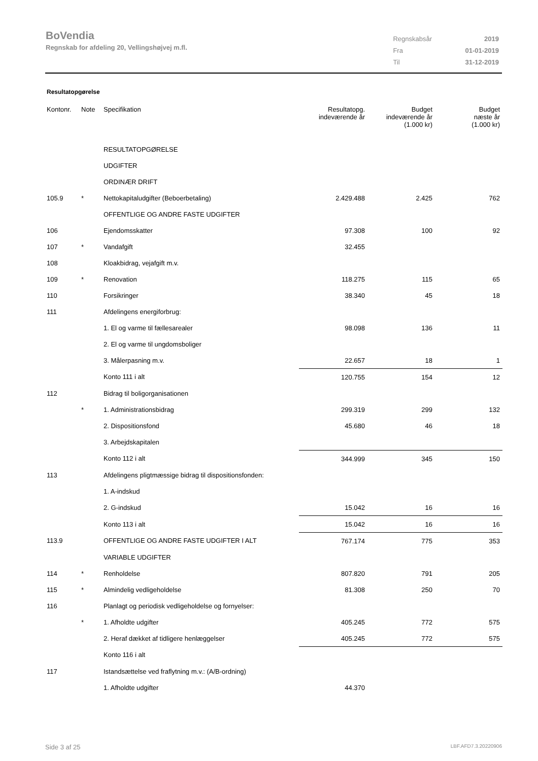BoVendia
Regnskab for afdeling 20, Vellingshøjvej m.fl.
| Regnskabsår | 2019 |
| Fra | 01-01-2019 |
| Til | 31-12-2019 |
Resultatopgørelse
| Kontonr. | Note | Specifikation | Resultatopg. indeværende år | Budget indeværende år (1.000 kr) | Budget næste år (1.000 kr) |
| --- | --- | --- | --- | --- | --- |
| | | RESULTATOPGØRELSE | | | |
| | | UDGIFTER | | | |
| | | ORDINÆR DRIFT | | | |
| 105.9 | * | Nettokapitaludgifter (Beboerbetaling) | 2.429.488 | 2.425 | 762 |
| | | OFFENTLIGE OG ANDRE FASTE UDGIFTER | | | |
| 106 | | Ejendomsskatter | 97.308 | 100 | 92 |
| 107 | * | Vandafgift | 32.455 | | |
| 108 | | Kloakbidrag, vejafgift m.v. | | | |
| 109 | * | Renovation | 118.275 | 115 | 65 |
| 110 | | Forsikringer | 38.340 | 45 | 18 |
| 111 | | Afdelingens energiforbrug: | | | |
| | | 1. El og varme til fællesarealer | 98.098 | 136 | 11 |
| | | 2. El og varme til ungdomsboliger | | | |
| | | 3. Målerpasning m.v. | 22.657 | 18 | 1 |
| | | Konto 111 i alt | 120.755 | 154 | 12 |
| 112 | | Bidrag til boligorganisationen | | | |
| | * | 1. Administrationsbidrag | 299.319 | 299 | 132 |
| | | 2. Dispositionsfond | 45.680 | 46 | 18 |
| | | 3. Arbejdskapitalen | | | |
| | | Konto 112 i alt | 344.999 | 345 | 150 |
| 113 | | Afdelingens pligtmæssige bidrag til dispositionsfonden: | | | |
| | | 1. A-indskud | | | |
| | | 2. G-indskud | 15.042 | 16 | 16 |
| | | Konto 113 i alt | 15.042 | 16 | 16 |
| 113.9 | | OFFENTLIGE OG ANDRE FASTE UDGIFTER I ALT | 767.174 | 775 | 353 |
| | | VARIABLE UDGIFTER | | | |
| 114 | * | Renholdelse | 807.820 | 791 | 205 |
| 115 | * | Almindelig vedligeholdelse | 81.308 | 250 | 70 |
| 116 | | Planlagt og periodisk vedligeholdelse og fornyelser: | | | |
| | * | 1. Afholdte udgifter | 405.245 | 772 | 575 |
| | | 2. Heraf dækket af tidligere henlæggelser | 405.245 | 772 | 575 |
| | | Konto 116 i alt | | | |
| 117 | | Istandsættelse ved fraflytning m.v.: (A/B-ordning) | | | |
| | | 1. Afholdte udgifter | 44.370 | | |
Side 3 af 25 LBF.AFD7.3.20220906